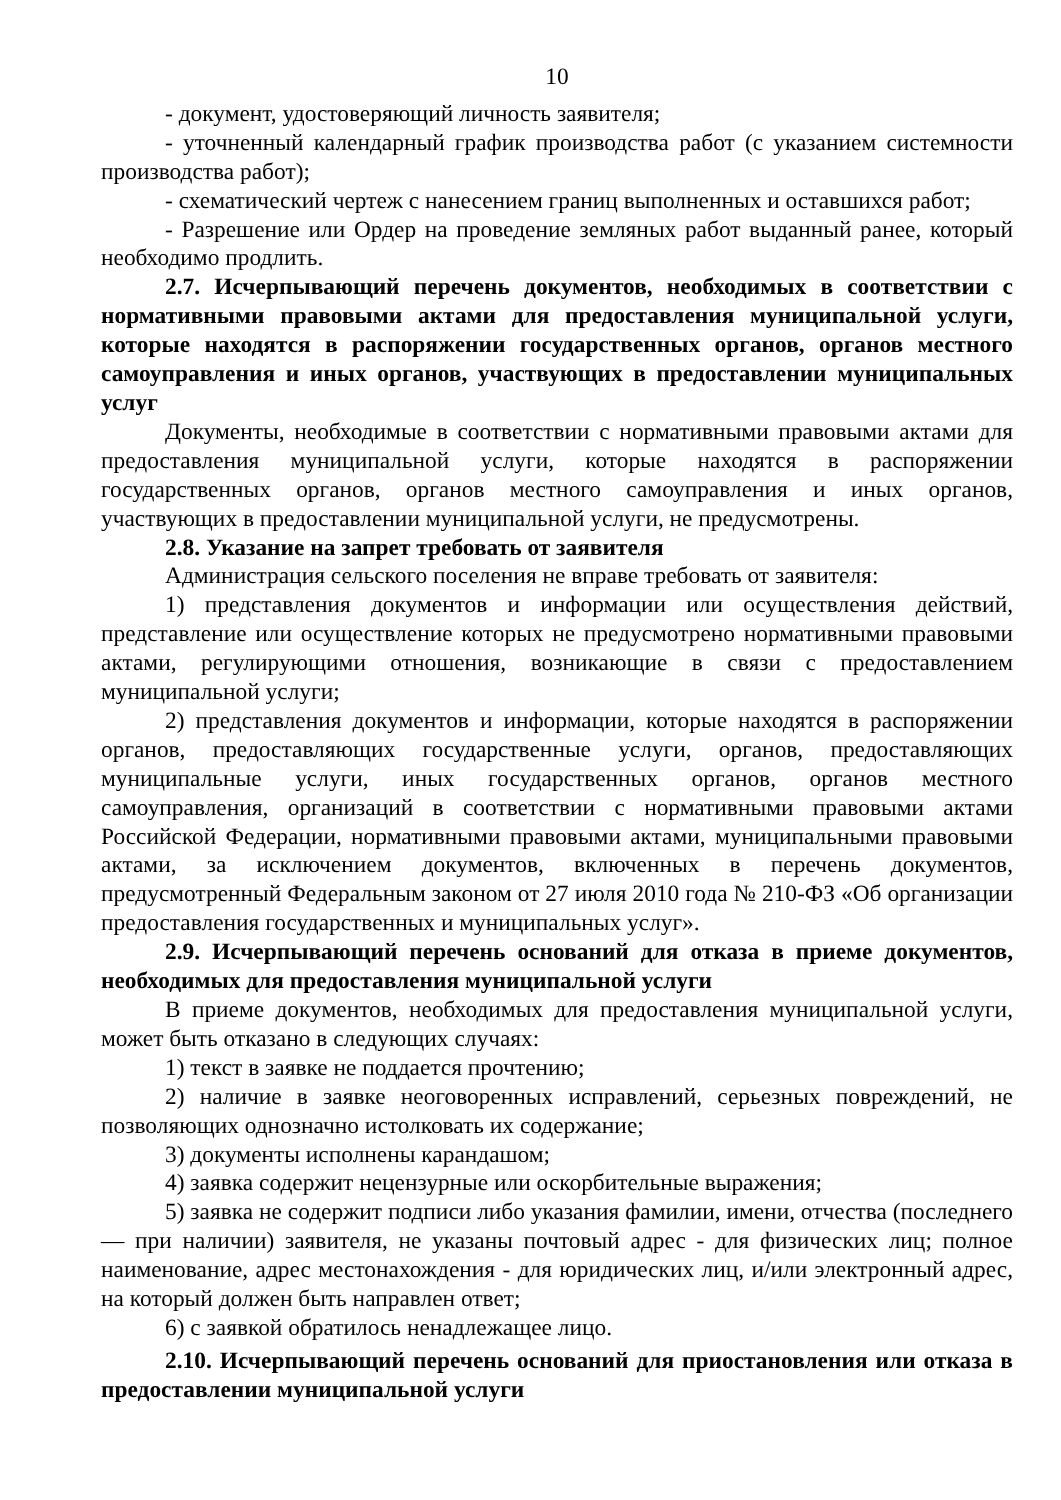10
- документ, удостоверяющий личность заявителя;
- уточненный календарный график производства работ (с указанием системности производства работ);
- схематический чертеж с нанесением границ выполненных и оставшихся работ;
- Разрешение или Ордер на проведение земляных работ выданный ранее, который необходимо продлить.
2.7. Исчерпывающий перечень документов, необходимых в соответствии с нормативными правовыми актами для предоставления муниципальной услуги, которые находятся в распоряжении государственных органов, органов местного самоуправления и иных органов, участвующих в предоставлении муниципальных услуг
Документы, необходимые в соответствии с нормативными правовыми актами для предоставления муниципальной услуги, которые находятся в распоряжении государственных органов, органов местного самоуправления и иных органов, участвующих в предоставлении муниципальной услуги, не предусмотрены.
2.8. Указание на запрет требовать от заявителя
Администрация сельского поселения не вправе требовать от заявителя:
1) представления документов и информации или осуществления действий, представление или осуществление которых не предусмотрено нормативными правовыми актами, регулирующими отношения, возникающие в связи с предоставлением муниципальной услуги;
2) представления документов и информации, которые находятся в распоряжении органов, предоставляющих государственные услуги, органов, предоставляющих муниципальные услуги, иных государственных органов, органов местного самоуправления, организаций в соответствии с нормативными правовыми актами Российской Федерации, нормативными правовыми актами, муниципальными правовыми актами, за исключением документов, включенных в перечень документов, предусмотренный Федеральным законом от 27 июля 2010 года № 210-ФЗ «Об организации предоставления государственных и муниципальных услуг».
2.9. Исчерпывающий перечень оснований для отказа в приеме документов, необходимых для предоставления муниципальной услуги
В приеме документов, необходимых для предоставления муниципальной услуги, может быть отказано в следующих случаях:
1) текст в заявке не поддается прочтению;
2) наличие в заявке неоговоренных исправлений, серьезных повреждений, не позволяющих однозначно истолковать их содержание;
3) документы исполнены карандашом;
4) заявка содержит нецензурные или оскорбительные выражения;
5) заявка не содержит подписи либо указания фамилии, имени, отчества (последнего — при наличии) заявителя, не указаны почтовый адрес - для физических лиц; полное наименование, адрес местонахождения - для юридических лиц, и/или электронный адрес, на который должен быть направлен ответ;
6) с заявкой обратилось ненадлежащее лицо.
2.10. Исчерпывающий перечень оснований для приостановления или отказа в предоставлении муниципальной услуги